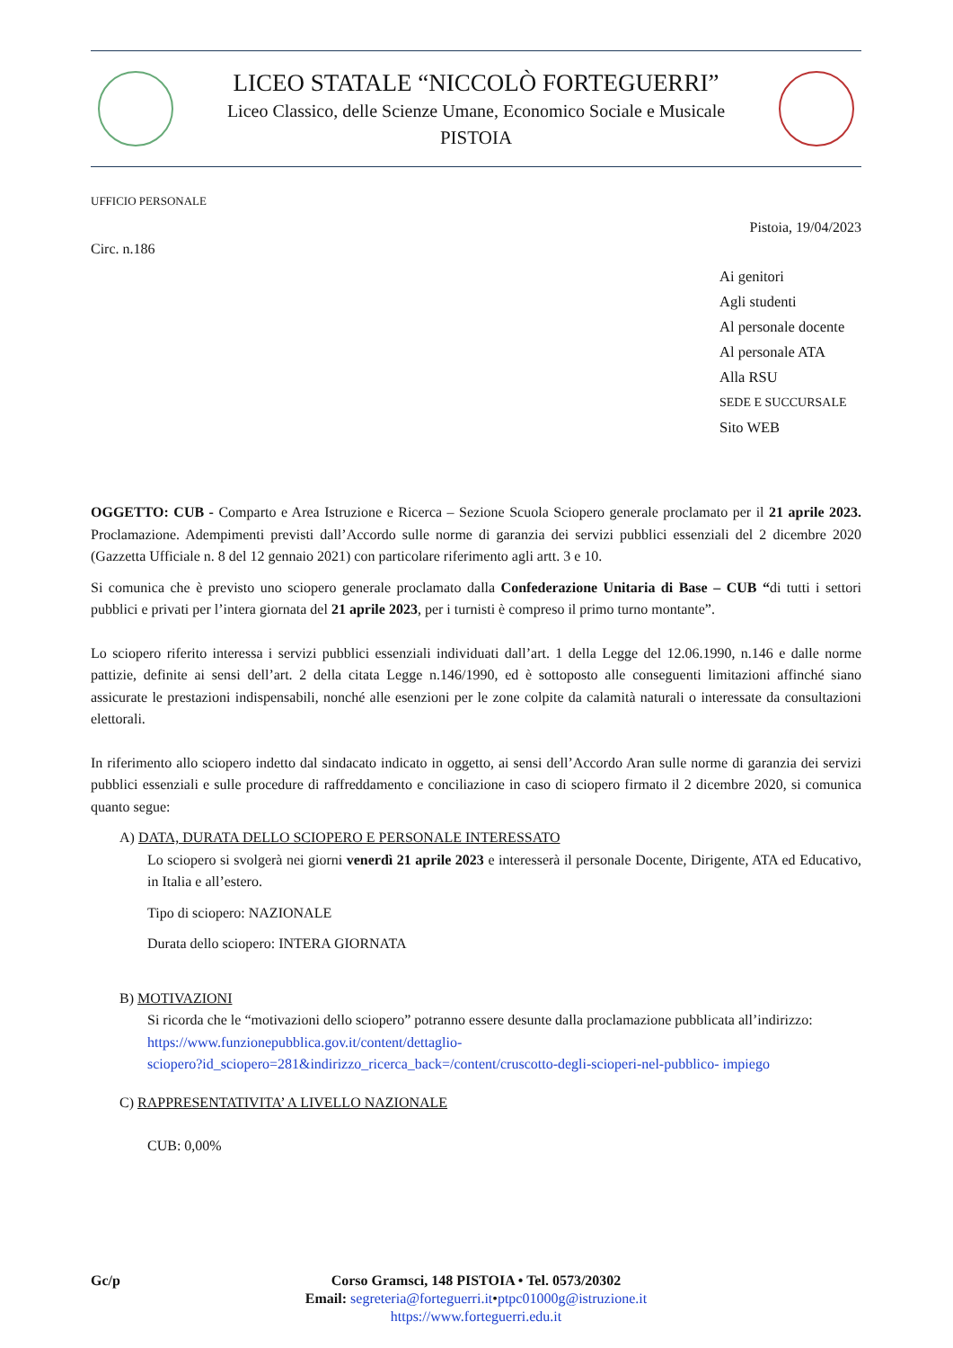LICEO STATALE “NICCOLÒ FORTEGUERRI”
Liceo Classico, delle Scienze Umane, Economico Sociale e Musicale
PISTOIA
UFFICIO PERSONALE
Pistoia, 19/04/2023
Circ. n.186
Ai genitori
Agli studenti
Al personale docente
Al personale ATA
Alla RSU
SEDE E SUCCURSALE
Sito WEB
OGGETTO: CUB - Comparto e Area Istruzione e Ricerca – Sezione Scuola Sciopero generale proclamato per il 21 aprile 2023. Proclamazione. Adempimenti previsti dall’Accordo sulle norme di garanzia dei servizi pubblici essenziali del 2 dicembre 2020 (Gazzetta Ufficiale n. 8 del 12 gennaio 2021) con particolare riferimento agli artt. 3 e 10.
Si comunica che è previsto uno sciopero generale proclamato dalla Confederazione Unitaria di Base – CUB “di tutti i settori pubblici e privati per l’intera giornata del 21 aprile 2023, per i turnisti è compreso il primo turno montante”.
Lo sciopero riferito interessa i servizi pubblici essenziali individuati dall’art. 1 della Legge del 12.06.1990, n.146 e dalle norme pattizie, definite ai sensi dell’art. 2 della citata Legge n.146/1990, ed è sottoposto alle conseguenti limitazioni affinché siano assicurate le prestazioni indispensabili, nonché alle esenzioni per le zone colpite da calamità naturali o interessate da consultazioni elettorali.
In riferimento allo sciopero indetto dal sindacato indicato in oggetto, ai sensi dell’Accordo Aran sulle norme di garanzia dei servizi pubblici essenziali e sulle procedure di raffreddamento e conciliazione in caso di sciopero firmato il 2 dicembre 2020, si comunica quanto segue:
A) DATA, DURATA DELLO SCIOPERO E PERSONALE INTERESSATO
Lo sciopero si svolgerà nei giorni venerdì 21 aprile 2023 e interesserà il personale Docente, Dirigente, ATA ed Educativo, in Italia e all’estero.
Tipo di sciopero: NAZIONALE
Durata dello sciopero: INTERA GIORNATA
B) MOTIVAZIONI
Si ricorda che le “motivazioni dello sciopero” potranno essere desunte dalla proclamazione pubblicata all’indirizzo:
https://www.funzionepubblica.gov.it/content/dettaglio-
sciopero?id_sciopero=281&indirizzo_ricerca_back=/content/cruscotto-degli-scioperi-nel-pubblico- impiego
C) RAPPRESENTATIVITA’ A LIVELLO NAZIONALE
CUB: 0,00%
Gc/p Corso Gramsci, 148 PISTOIA • Tel. 0573/20302
Email: segreteria@forteguerri.it•ptpc01000g@istruzione.it
https://www.forteguerri.edu.it